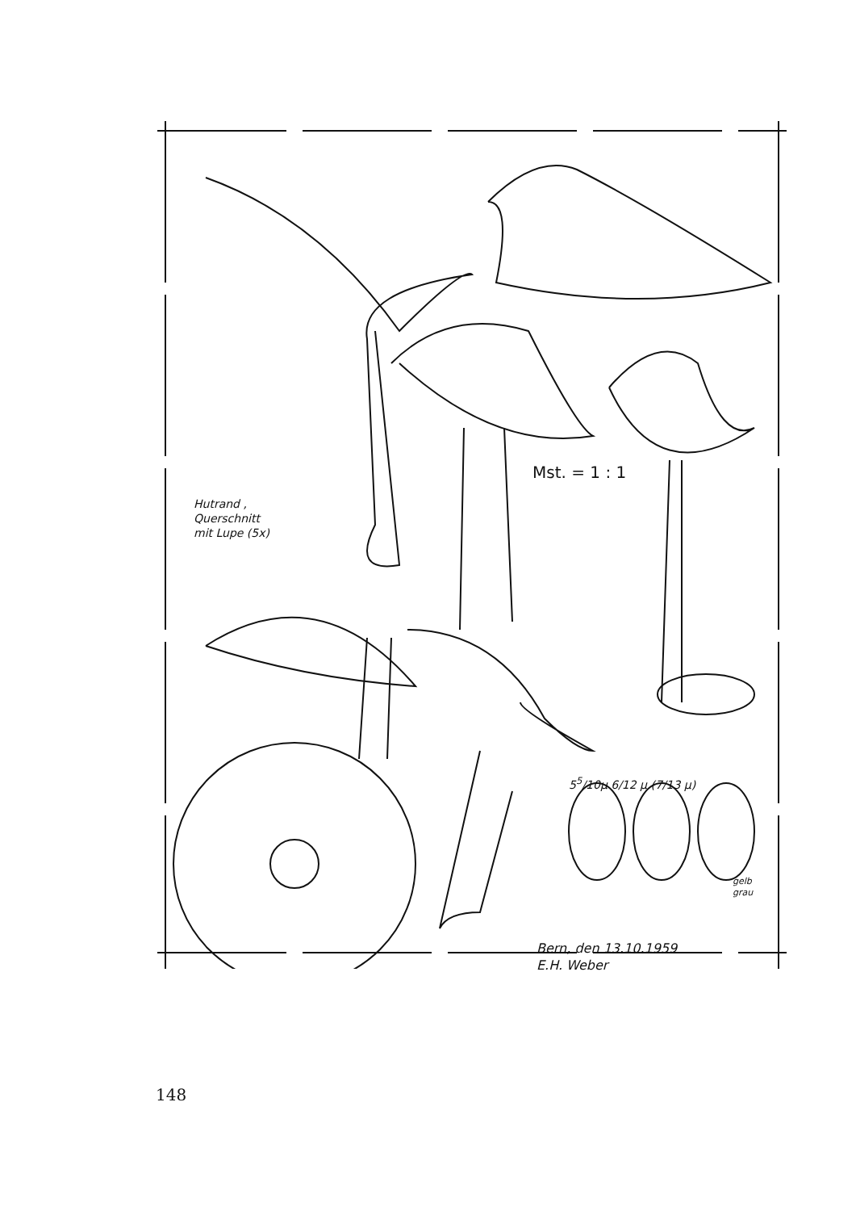Hutrand ,
Querschnitt
mit Lupe (5x)
Mst. = 1 : 1
5<sup>5</sup>/10μ 6/12 μ (7/13 μ)
gelb
grau
Bern, den 13.10.1959
E.H. Weber
148